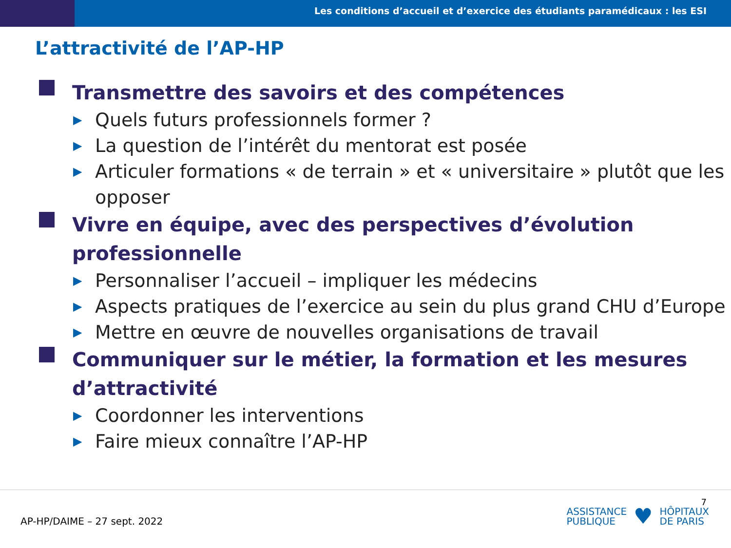Les conditions d’accueil et d’exercice des étudiants paramédicaux : les ESI
L’attractivité de l’AP-HP
Transmettre des savoirs et des compétences
▶ Quels futurs professionnels former ?
▶ La question de l’intérêt du mentorat est posée
▶ Articuler formations « de terrain » et « universitaire » plutôt que les opposer
Vivre en équipe, avec des perspectives d’évolution professionnelle
▶ Personnaliser l’accueil – impliquer les médecins
▶ Aspects pratiques de l’exercice au sein du plus grand CHU d’Europe
▶ Mettre en œuvre de nouvelles organisations de travail
Communiquer sur le métier, la formation et les mesures d’attractivité
▶ Coordonner les interventions
▶ Faire mieux connaître l’AP-HP
AP-HP/DAIME – 27 sept. 2022
7
ASSISTANCE
PUBLIQUE
♥
HÔPITAUX
DE PARIS